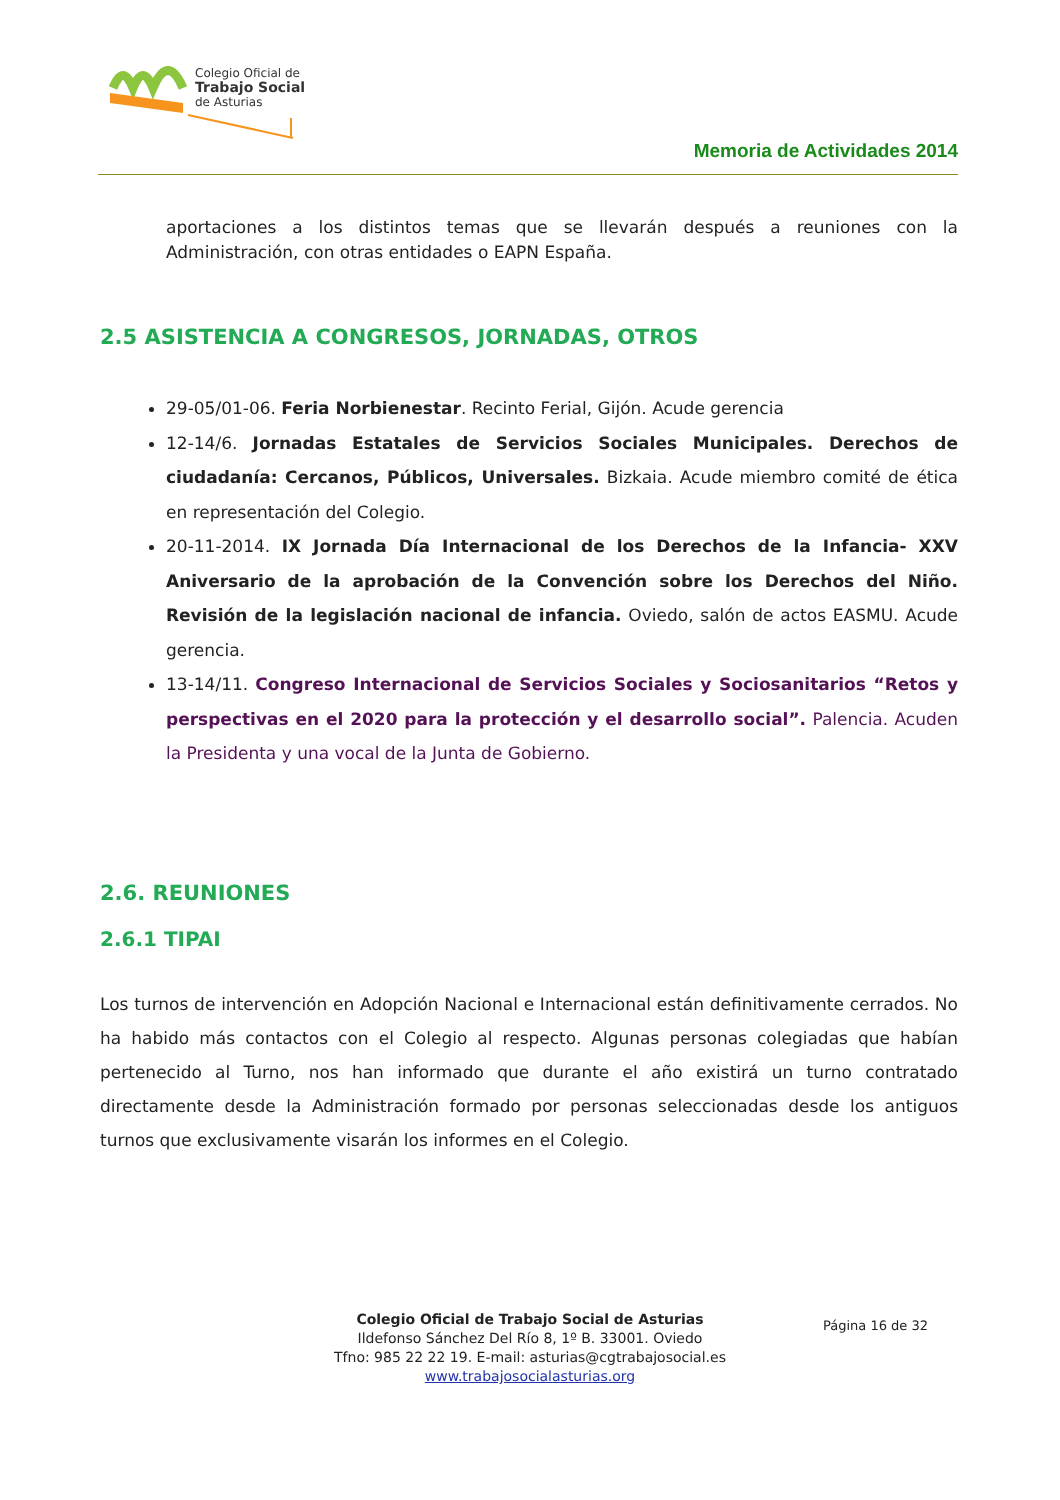Colegio Oficial de
Trabajo Social
de Asturias
Memoria de Actividades 2014
aportaciones a los distintos temas que se llevarán después a reuniones con la Administración, con otras entidades o EAPN España.
2.5 ASISTENCIA A CONGRESOS, JORNADAS, OTROS
29-05/01-06. Feria Norbienestar. Recinto Ferial, Gijón. Acude gerencia
12-14/6. Jornadas Estatales de Servicios Sociales Municipales. Derechos de ciudadanía: Cercanos, Públicos, Universales. Bizkaia. Acude miembro comité de ética en representación del Colegio.
20-11-2014. IX Jornada Día Internacional de los Derechos de la Infancia- XXV Aniversario de la aprobación de la Convención sobre los Derechos del Niño. Revisión de la legislación nacional de infancia. Oviedo, salón de actos EASMU. Acude gerencia.
13-14/11. Congreso Internacional de Servicios Sociales y Sociosanitarios “Retos y perspectivas en el 2020 para la protección y el desarrollo social”. Palencia. Acuden la Presidenta y una vocal de la Junta de Gobierno.
2.6. REUNIONES
2.6.1 TIPAI
Los turnos de intervención en Adopción Nacional e Internacional están definitivamente cerrados. No ha habido más contactos con el Colegio al respecto. Algunas personas colegiadas que habían pertenecido al Turno, nos han informado que durante el año existirá un turno contratado directamente desde la Administración formado por personas seleccionadas desde los antiguos turnos que exclusivamente visarán los informes en el Colegio.
Página 16 de 32
Colegio Oficial de Trabajo Social de Asturias
Ildefonso Sánchez Del Río 8, 1º B. 33001. Oviedo
Tfno: 985 22 22 19. E-mail: asturias@cgtrabajosocial.es
www.trabajosocialasturias.org